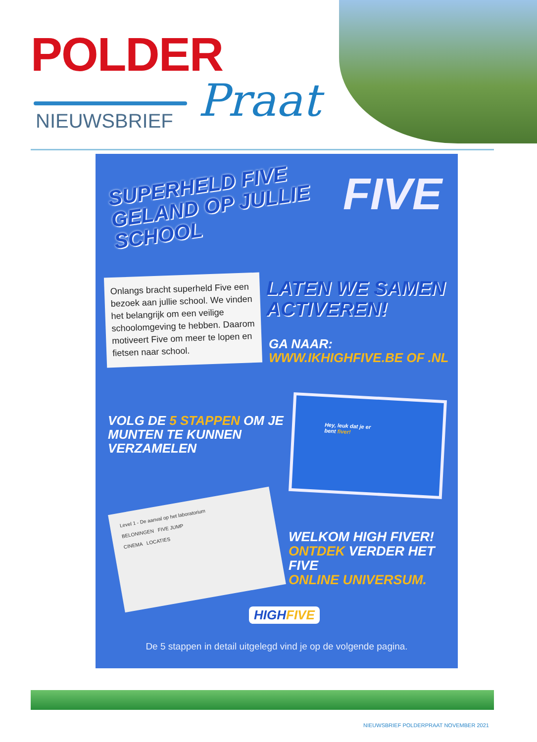POLDER
NIEUWSBRIEF Praat
SUPERHELD FIVE
GELAND OP JULLIE
SCHOOL
FIVE
Onlangs bracht superheld Five een bezoek aan jullie school. We vinden het belangrijk om een veilige schoolomgeving te hebben. Daarom motiveert Five om meer te lopen en fietsen naar school.
LATEN WE SAMEN
ACTIVEREN!
GA NAAR:
WWW.IKHIGHFIVE.BE OF .NL
VOLG DE 5 STAPPEN OM JE
MUNTEN TE KUNNEN
VERZAMELEN
Hey, leuk dat je er
bent fiver!
Level 1 - De aanval op het laboratorium
BELONINGEN FIVE JUMP
CINEMA LOCATIES
WELKOM HIGH FIVER!
ONTDEK VERDER HET FIVE
ONLINE UNIVERSUM.
HIGHFIVE
De 5 stappen in detail uitgelegd vind je op de volgende pagina.
NIEUWSBRIEF POLDERPRAAT NOVEMBER 2021